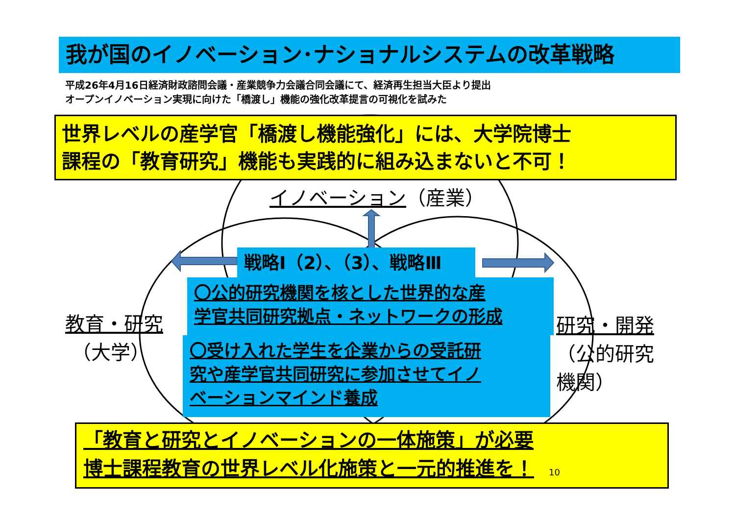我が国のイノベーション･ナショナルシステムの改革戦略
平成26年4月16日経済財政諮問会議・産業競争力会議合同会議にて、経済再生担当大臣より提出
オープンイノベーション実現に向けた「橋渡し」機能の強化改革提言の可視化を試みた
世界レベルの産学官「橋渡し機能強化」には、大学院博士
課程の「教育研究」機能も実践的に組み込まないと不可！
イノベーション（産業）
戦略Ⅰ（2）、（3）、戦略Ⅲ
〇公的研究機関を核とした世界的な産
学官共同研究拠点・ネットワークの形成
〇受け入れた学生を企業からの受託研
究や産学官共同研究に参加させてイノ
ベーションマインド養成
教育・研究
（大学）
研究・開発
（公的研究
機関）
「教育と研究とイノベーションの一体施策」が必要
博士課程教育の世界レベル化施策と一元的推進を！ 10